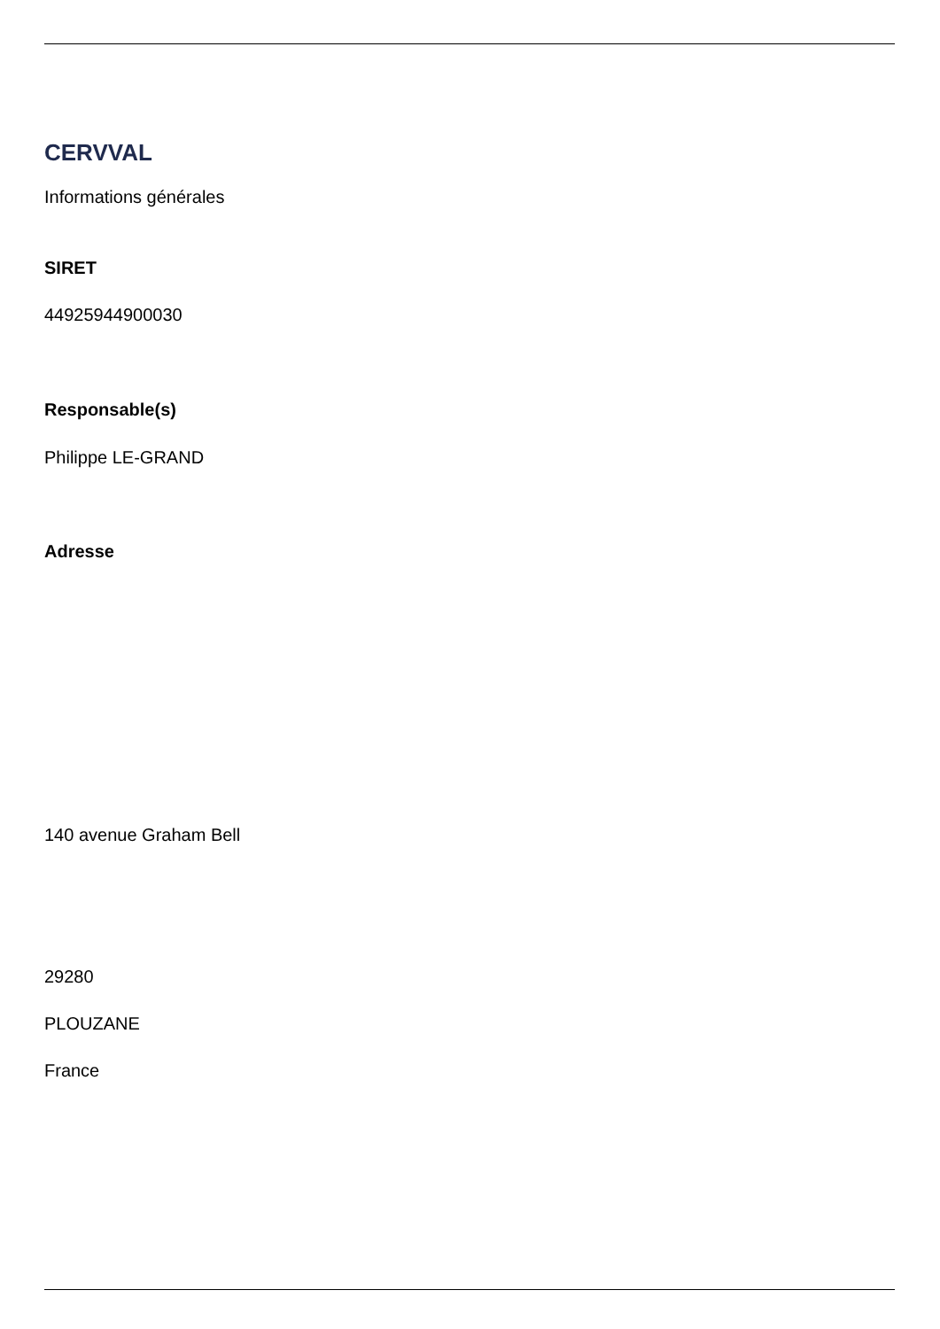CERVVAL
Informations générales
SIRET
44925944900030
Responsable(s)
Philippe LE-GRAND
Adresse
140 avenue Graham Bell
29280
PLOUZANE
France